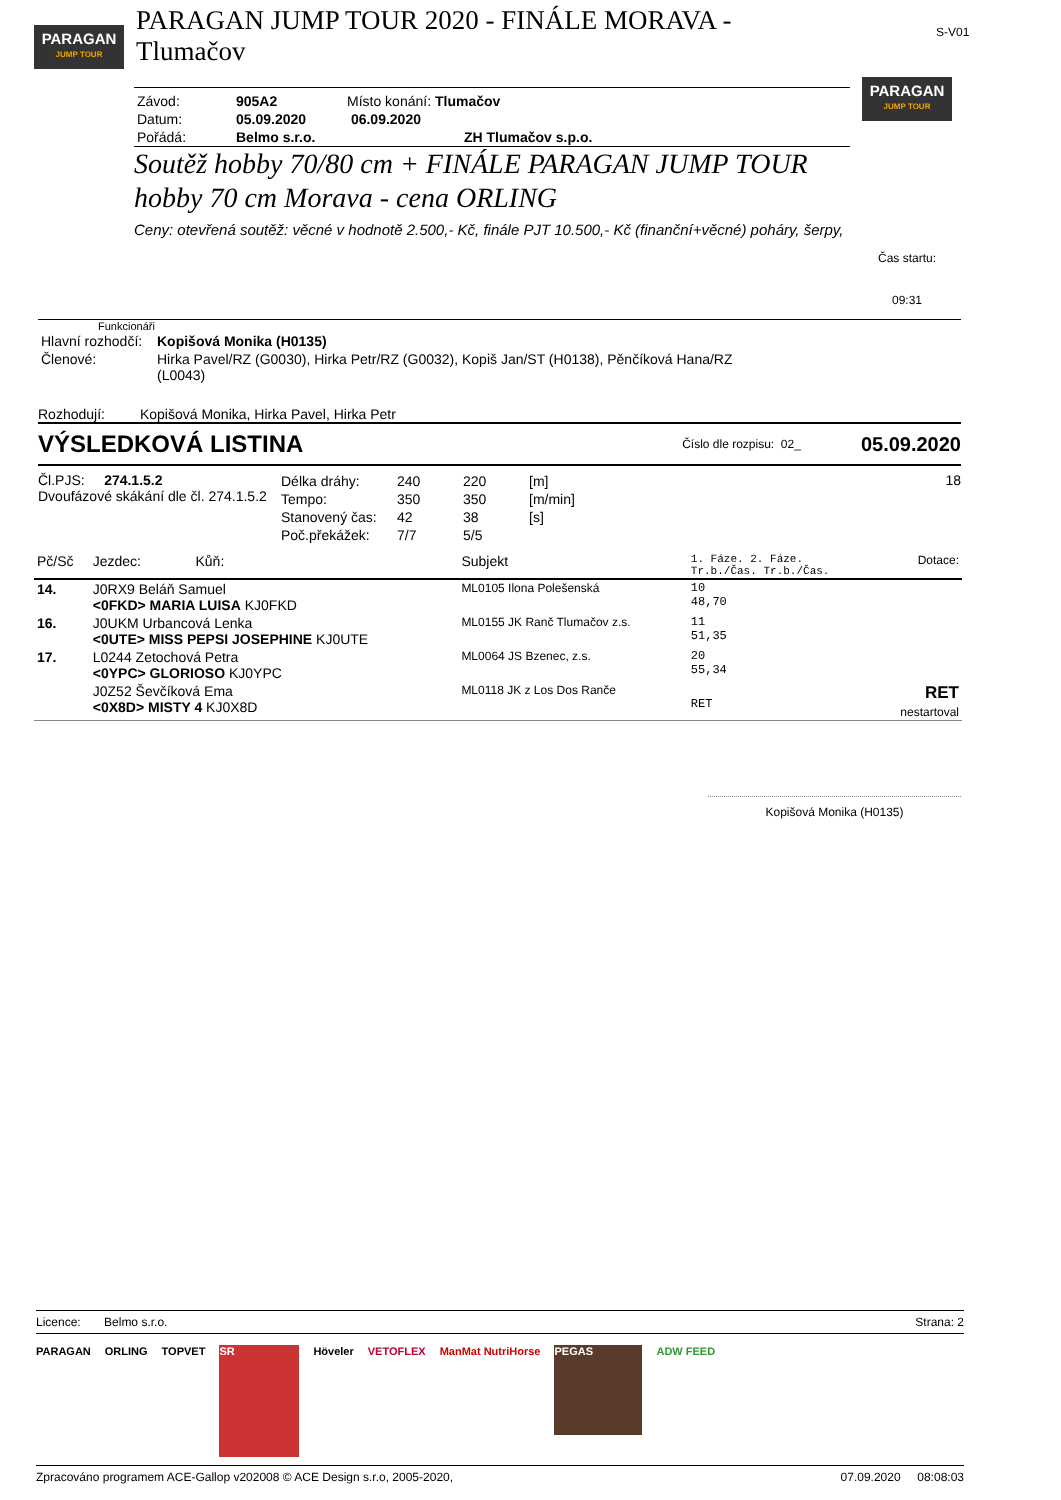PARAGAN
JUMP TOUR
PARAGAN JUMP TOUR 2020 - FINÁLE MORAVA - Tlumačov
S-V01
| Závod: | 905A2 | Místo konání: Tlumačov |
| Datum: | 05.09.2020 | 06.09.2020 |
| Pořádá: | Belmo s.r.o. | ZH Tlumačov s.p.o. |
Soutěž hobby 70/80 cm + FINÁLE PARAGAN JUMP TOUR hobby 70 cm Morava - cena ORLING
Ceny: otevřená soutěž: věcné v hodnotě 2.500,- Kč, finále PJT 10.500,- Kč (finanční+věcné) poháry, šerpy,
PARAGAN
JUMP TOUR
Čas startu:
09:31
Funkcionáři
| Hlavní rozhodčí: | Kopišová Monika (H0135) |
| Členové: | Hirka Pavel/RZ (G0030), Hirka Petr/RZ (G0032), Kopiš Jan/ST (H0138), Pěnčíková Hana/RZ (L0043) |
Rozhodují: Kopišová Monika, Hirka Pavel, Hirka Petr
VÝSLEDKOVÁ LISTINA Číslo dle rozpisu: 02_ 05.09.2020
Čl.PJS: 274.1.5.2
Dvoufázové skákání dle čl. 274.1.5.2
| Délka dráhy: | 240 | 220 | [m] |
| Tempo: | 350 | 350 | [m/min] |
| Stanovený čas: | 42 | 38 | [s] |
| Poč.překážek: | 7/7 | 5/5 | |
18
| Pč/Sč | Jezdec: Kůň: | Subjekt | 1. Fáze. 2. Fáze. Tr.b./Čas. Tr.b./Čas. | Dotace: |
| --- | --- | --- | --- | --- |
| 14. | J0RX9 Beláň Samuel <0FKD> MARIA LUISA KJ0FKD | ML0105 Ilona Polešenská | 10 48,70 | |
| 16. | J0UKM Urbancová Lenka <0UTE> MISS PEPSI JOSEPHINE KJ0UTE | ML0155 JK Ranč Tlumačov z.s. | 11 51,35 | |
| 17. | L0244 Zetochová Petra <0YPC> GLORIOSO KJ0YPC | ML0064 JS Bzenec, z.s. | 20 55,34 | |
| | J0Z52 Ševčíková Ema <0X8D> MISTY 4 KJ0X8D | ML0118 JK z Los Dos Ranče | RET | RET nestartoval |
Kopišová Monika (H0135)
Licence: Belmo s.r.o. Strana: 2
PARAGAN ORLING TOPVET
SR
Höveler VETOFLEX ManMat NutriHorse
PEGAS
ADW FEED
Zpracováno programem ACE-Gallop v202008 © ACE Design s.r.o, 2005-2020, 07.09.2020 08:08:03